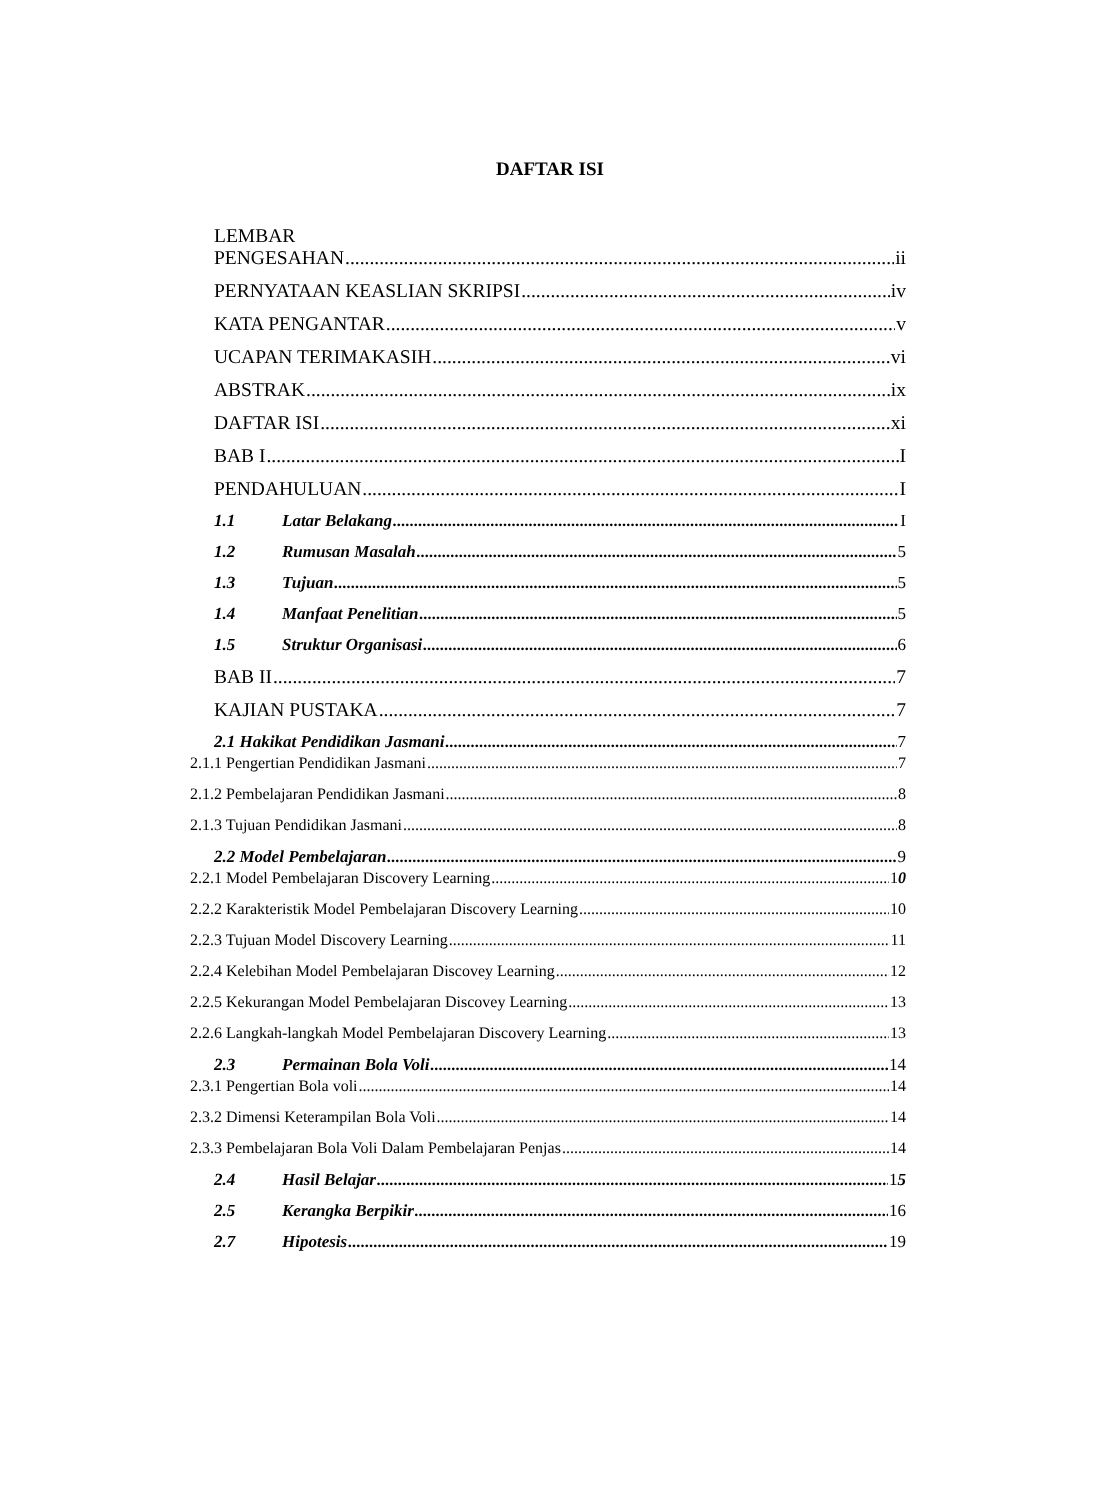DAFTAR ISI
LEMBAR
PENGESAHAN ii
PERNYATAAN KEASLIAN SKRIPSI iv
KATA PENGANTAR v
UCAPAN TERIMAKASIH vi
ABSTRAK ix
DAFTAR ISI xi
BAB I I
PENDAHULUAN I
1.1 Latar Belakang I
1.2 Rumusan Masalah 5
1.3 Tujuan 5
1.4 Manfaat Penelitian 5
1.5 Struktur Organisasi 6
BAB II 7
KAJIAN PUSTAKA 7
2.1 Hakikat Pendidikan Jasmani 7
2.1.1 Pengertian Pendidikan Jasmani 7
2.1.2 Pembelajaran Pendidikan Jasmani 8
2.1.3 Tujuan Pendidikan Jasmani 8
2.2 Model Pembelajaran 9
2.2.1 Model Pembelajaran Discovery Learning 10
2.2.2 Karakteristik Model Pembelajaran Discovery Learning 10
2.2.3 Tujuan Model Discovery Learning 11
2.2.4 Kelebihan Model Pembelajaran Discovey Learning 12
2.2.5 Kekurangan Model Pembelajaran Discovey Learning 13
2.2.6 Langkah-langkah Model Pembelajaran Discovery Learning 13
2.3 Permainan Bola Voli 14
2.3.1 Pengertian Bola voli 14
2.3.2 Dimensi Keterampilan Bola Voli 14
2.3.3 Pembelajaran Bola Voli Dalam Pembelajaran Penjas 14
2.4 Hasil Belajar 15
2.5 Kerangka Berpikir 16
2.7 Hipotesis 19